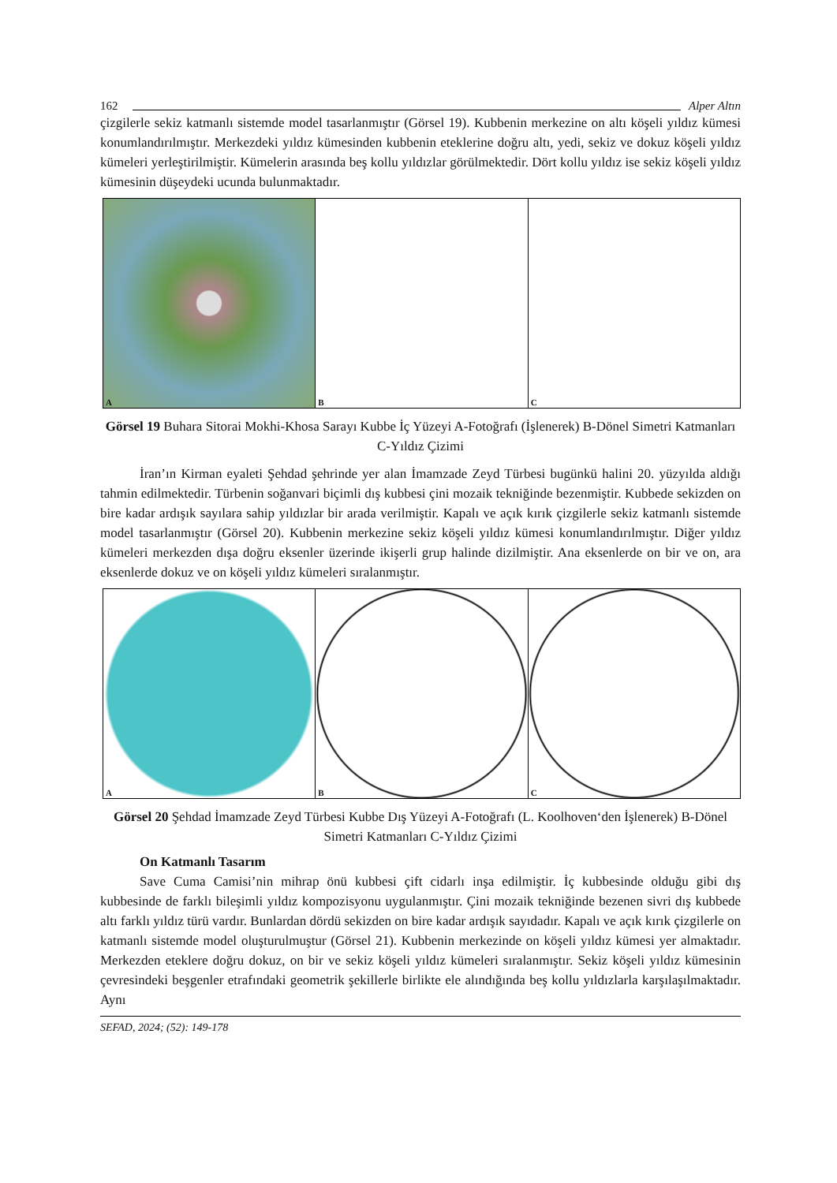162 Alper Altın
çizgilerle sekiz katmanlı sistemde model tasarlanmıştır (Görsel 19). Kubbenin merkezine on altı köşeli yıldız kümesi konumlandırılmıştır. Merkezdeki yıldız kümesinden kubbenin eteklerine doğru altı, yedi, sekiz ve dokuz köşeli yıldız kümeleri yerleştirilmiştir. Kümelerin arasında beş kollu yıldızlar görülmektedir. Dört kollu yıldız ise sekiz köşeli yıldız kümesinin düşeydeki ucunda bulunmaktadır.
A
B
C
Görsel 19 Buhara Sitorai Mokhi-Khosa Sarayı Kubbe İç Yüzeyi A-Fotoğrafı (İşlenerek) B-Dönel Simetri Katmanları C-Yıldız Çizimi
İran’ın Kirman eyaleti Şehdad şehrinde yer alan İmamzade Zeyd Türbesi bugünkü halini 20. yüzyılda aldığı tahmin edilmektedir. Türbenin soğanvari biçimli dış kubbesi çini mozaik tekniğinde bezenmiştir. Kubbede sekizden on bire kadar ardışık sayılara sahip yıldızlar bir arada verilmiştir. Kapalı ve açık kırık çizgilerle sekiz katmanlı sistemde model tasarlanmıştır (Görsel 20). Kubbenin merkezine sekiz köşeli yıldız kümesi konumlandırılmıştır. Diğer yıldız kümeleri merkezden dışa doğru eksenler üzerinde ikişerli grup halinde dizilmiştir. Ana eksenlerde on bir ve on, ara eksenlerde dokuz ve on köşeli yıldız kümeleri sıralanmıştır.
A
B
C
Görsel 20 Şehdad İmamzade Zeyd Türbesi Kubbe Dış Yüzeyi A-Fotoğrafı (L. Koolhoven‘den İşlenerek) B-Dönel Simetri Katmanları C-Yıldız Çizimi
On Katmanlı Tasarım
Save Cuma Camisi’nin mihrap önü kubbesi çift cidarlı inşa edilmiştir. İç kubbesinde olduğu gibi dış kubbesinde de farklı bileşimli yıldız kompozisyonu uygulanmıştır. Çini mozaik tekniğinde bezenen sivri dış kubbede altı farklı yıldız türü vardır. Bunlardan dördü sekizden on bire kadar ardışık sayıdadır. Kapalı ve açık kırık çizgilerle on katmanlı sistemde model oluşturulmuştur (Görsel 21). Kubbenin merkezinde on köşeli yıldız kümesi yer almaktadır. Merkezden eteklere doğru dokuz, on bir ve sekiz köşeli yıldız kümeleri sıralanmıştır. Sekiz köşeli yıldız kümesinin çevresindeki beşgenler etrafındaki geometrik şekillerle birlikte ele alındığında beş kollu yıldızlarla karşılaşılmaktadır. Aynı
SEFAD, 2024; (52): 149-178